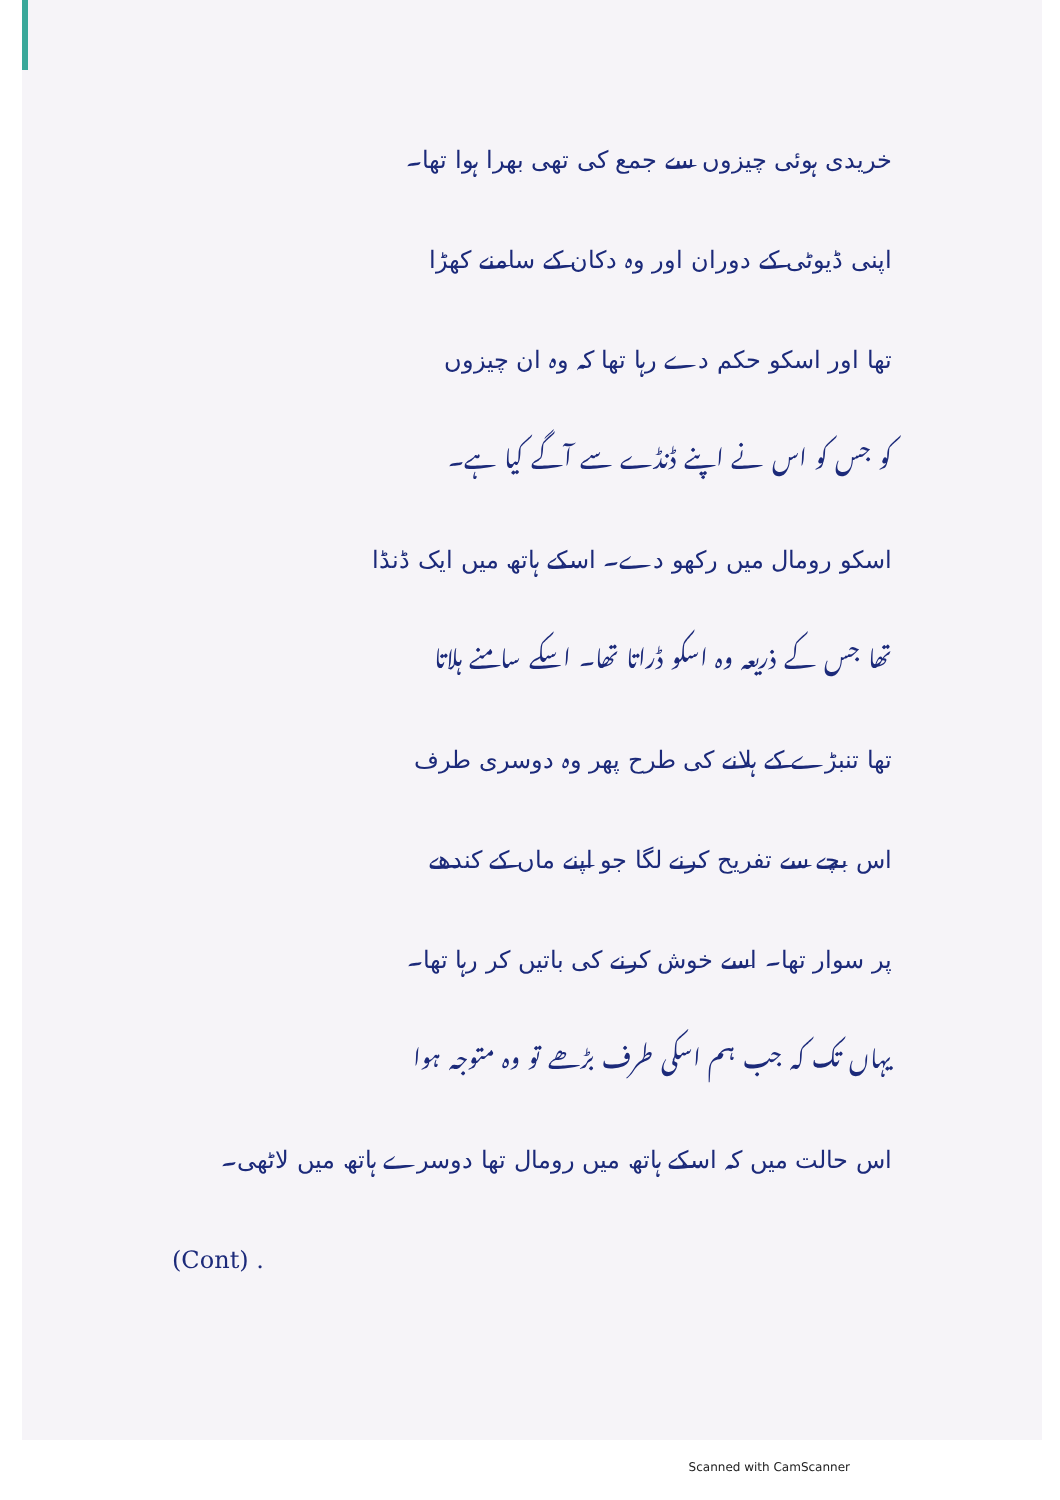خریدی ہوئی چیزوں سے جمع کی تھی بھرا ہوا تھا۔
اپنی ڈیوٹی کے دوران اور وہ دکان کے سامنے کھڑا
تھا اور اسکو حکم دے رہا تھا کہ وہ ان چیزوں
کو جس کو اس نے اپنے ڈنڈے سے آگے کیا ہے۔
اسکو رومال میں رکھو دے۔ اسکے ہاتھ میں ایک ڈنڈا
تھا جس کے ذریعہ وہ اسکو ڈراتا تھا۔ اسکے سامنے ہلاتا
تھا تنبڑے کے ہلانے کی طرح پھر وہ دوسری طرف
اس بچے سے تفریح کرنے لگا جو اپنے ماں کے کندھے
پر سوار تھا۔ اسے خوش کرنے کی باتیں کر رہا تھا۔
یہاں تک کہ جب ہم اسکی طرف بڑھے تو وہ متوجہ ہوا
اس حالت میں کہ اسکے ہاتھ میں رومال تھا دوسرے ہاتھ میں لاٹھی۔
(Cont) .
Scanned with CamScanner